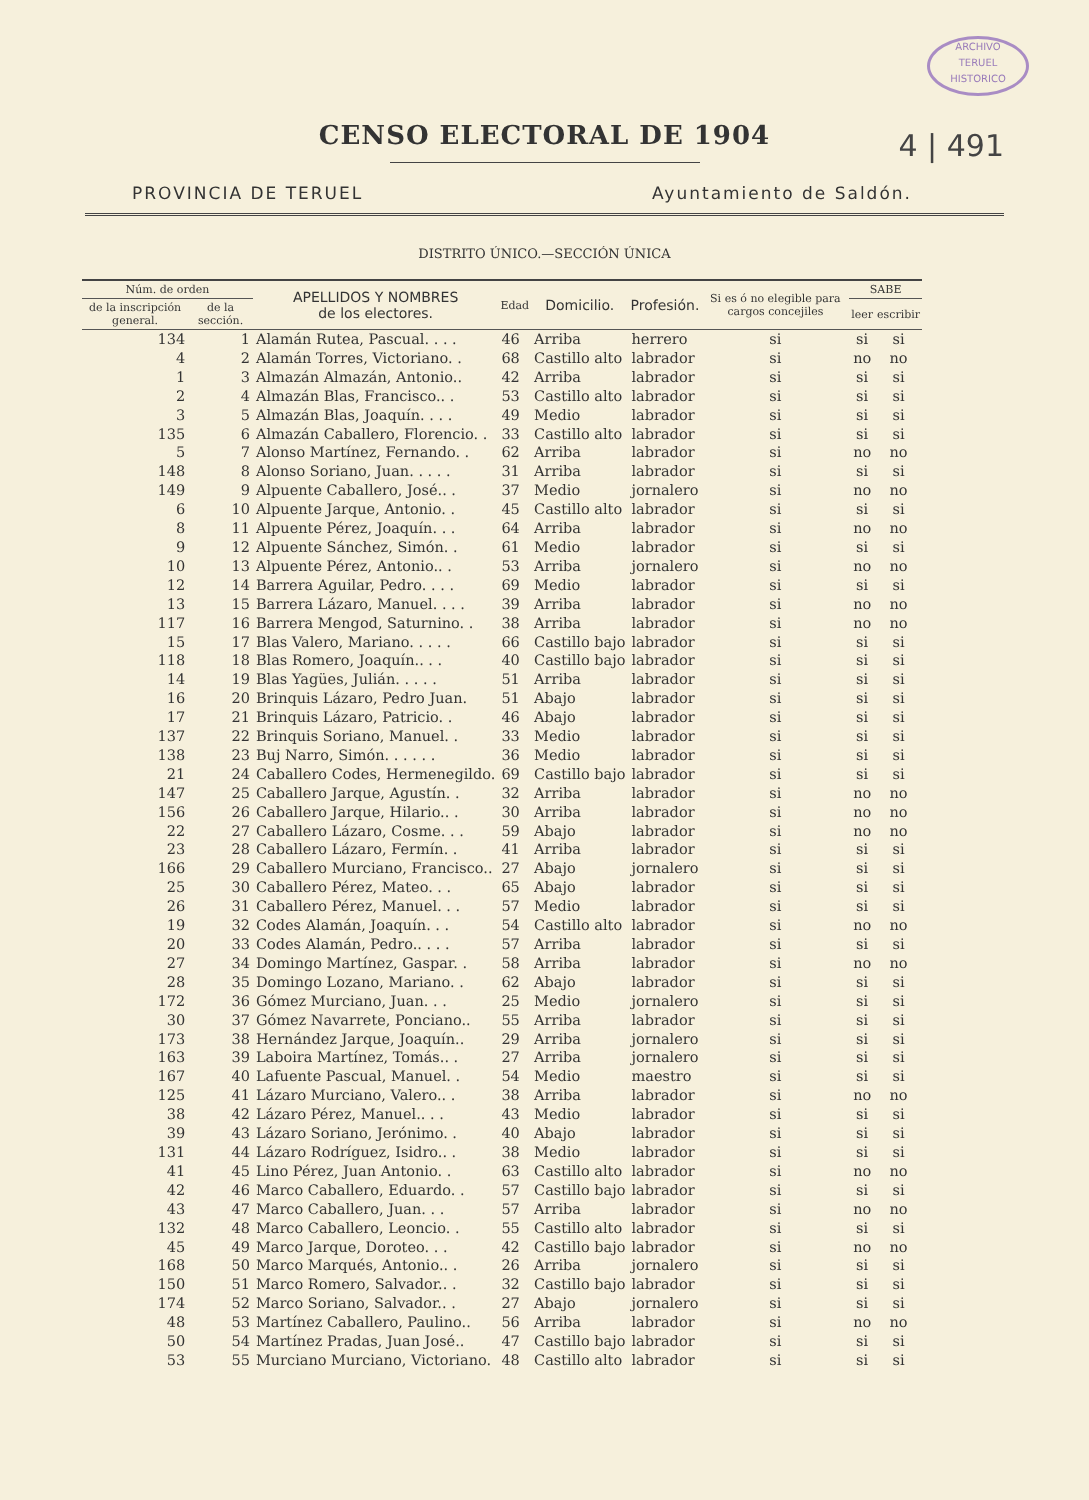ARCHIVO
TERUEL
HISTORICO
CENSO ELECTORAL DE 1904
4 | 491
PROVINCIA DE TERUEL Ayuntamiento de Saldón.
DISTRITO ÚNICO.—SECCIÓN ÚNICA
| Núm. de orden | | APELLIDOS Y NOMBRES de los electores. | Edad | Domicilio. | Profesión. | Si es ó no elegible para cargos concejiles | SABE | |
| --- | --- | --- | --- | --- | --- | --- | --- | --- |
| de la inscripción general. | de la sección. | | | | | | leer | escribir |
| 134 | 1 | Alamán Rutea, Pascual. . . . | 46 | Arriba | herrero | si | si | si |
| 4 | 2 | Alamán Torres, Victoriano. . | 68 | Castillo alto | labrador | si | no | no |
| 1 | 3 | Almazán Almazán, Antonio.. | 42 | Arriba | labrador | si | si | si |
| 2 | 4 | Almazán Blas, Francisco.. . | 53 | Castillo alto | labrador | si | si | si |
| 3 | 5 | Almazán Blas, Joaquín. . . . | 49 | Medio | labrador | si | si | si |
| 135 | 6 | Almazán Caballero, Florencio. . | 33 | Castillo alto | labrador | si | si | si |
| 5 | 7 | Alonso Martínez, Fernando. . | 62 | Arriba | labrador | si | no | no |
| 148 | 8 | Alonso Soriano, Juan. . . . . | 31 | Arriba | labrador | si | si | si |
| 149 | 9 | Alpuente Caballero, José.. . | 37 | Medio | jornalero | si | no | no |
| 6 | 10 | Alpuente Jarque, Antonio. . | 45 | Castillo alto | labrador | si | si | si |
| 8 | 11 | Alpuente Pérez, Joaquín. . . | 64 | Arriba | labrador | si | no | no |
| 9 | 12 | Alpuente Sánchez, Simón. . | 61 | Medio | labrador | si | si | si |
| 10 | 13 | Alpuente Pérez, Antonio.. . | 53 | Arriba | jornalero | si | no | no |
| 12 | 14 | Barrera Aguilar, Pedro. . . . | 69 | Medio | labrador | si | si | si |
| 13 | 15 | Barrera Lázaro, Manuel. . . . | 39 | Arriba | labrador | si | no | no |
| 117 | 16 | Barrera Mengod, Saturnino. . | 38 | Arriba | labrador | si | no | no |
| 15 | 17 | Blas Valero, Mariano. . . . . | 66 | Castillo bajo | labrador | si | si | si |
| 118 | 18 | Blas Romero, Joaquín.. . . | 40 | Castillo bajo | labrador | si | si | si |
| 14 | 19 | Blas Yagües, Julián. . . . . | 51 | Arriba | labrador | si | si | si |
| 16 | 20 | Brinquis Lázaro, Pedro Juan. | 51 | Abajo | labrador | si | si | si |
| 17 | 21 | Brinquis Lázaro, Patricio. . | 46 | Abajo | labrador | si | si | si |
| 137 | 22 | Brinquis Soriano, Manuel. . | 33 | Medio | labrador | si | si | si |
| 138 | 23 | Buj Narro, Simón. . . . . . | 36 | Medio | labrador | si | si | si |
| 21 | 24 | Caballero Codes, Hermenegildo. | 69 | Castillo bajo | labrador | si | si | si |
| 147 | 25 | Caballero Jarque, Agustín. . | 32 | Arriba | labrador | si | no | no |
| 156 | 26 | Caballero Jarque, Hilario.. . | 30 | Arriba | labrador | si | no | no |
| 22 | 27 | Caballero Lázaro, Cosme. . . | 59 | Abajo | labrador | si | no | no |
| 23 | 28 | Caballero Lázaro, Fermín. . | 41 | Arriba | labrador | si | si | si |
| 166 | 29 | Caballero Murciano, Francisco.. | 27 | Abajo | jornalero | si | si | si |
| 25 | 30 | Caballero Pérez, Mateo. . . | 65 | Abajo | labrador | si | si | si |
| 26 | 31 | Caballero Pérez, Manuel. . . | 57 | Medio | labrador | si | si | si |
| 19 | 32 | Codes Alamán, Joaquín. . . | 54 | Castillo alto | labrador | si | no | no |
| 20 | 33 | Codes Alamán, Pedro.. . . . | 57 | Arriba | labrador | si | si | si |
| 27 | 34 | Domingo Martínez, Gaspar. . | 58 | Arriba | labrador | si | no | no |
| 28 | 35 | Domingo Lozano, Mariano. . | 62 | Abajo | labrador | si | si | si |
| 172 | 36 | Gómez Murciano, Juan. . . | 25 | Medio | jornalero | si | si | si |
| 30 | 37 | Gómez Navarrete, Ponciano.. | 55 | Arriba | labrador | si | si | si |
| 173 | 38 | Hernández Jarque, Joaquín.. | 29 | Arriba | jornalero | si | si | si |
| 163 | 39 | Laboira Martínez, Tomás.. . | 27 | Arriba | jornalero | si | si | si |
| 167 | 40 | Lafuente Pascual, Manuel. . | 54 | Medio | maestro | si | si | si |
| 125 | 41 | Lázaro Murciano, Valero.. . | 38 | Arriba | labrador | si | no | no |
| 38 | 42 | Lázaro Pérez, Manuel.. . . | 43 | Medio | labrador | si | si | si |
| 39 | 43 | Lázaro Soriano, Jerónimo. . | 40 | Abajo | labrador | si | si | si |
| 131 | 44 | Lázaro Rodríguez, Isidro.. . | 38 | Medio | labrador | si | si | si |
| 41 | 45 | Lino Pérez, Juan Antonio. . | 63 | Castillo alto | labrador | si | no | no |
| 42 | 46 | Marco Caballero, Eduardo. . | 57 | Castillo bajo | labrador | si | si | si |
| 43 | 47 | Marco Caballero, Juan. . . | 57 | Arriba | labrador | si | no | no |
| 132 | 48 | Marco Caballero, Leoncio. . | 55 | Castillo alto | labrador | si | si | si |
| 45 | 49 | Marco Jarque, Doroteo. . . | 42 | Castillo bajo | labrador | si | no | no |
| 168 | 50 | Marco Marqués, Antonio.. . | 26 | Arriba | jornalero | si | si | si |
| 150 | 51 | Marco Romero, Salvador.. . | 32 | Castillo bajo | labrador | si | si | si |
| 174 | 52 | Marco Soriano, Salvador.. . | 27 | Abajo | jornalero | si | si | si |
| 48 | 53 | Martínez Caballero, Paulino.. | 56 | Arriba | labrador | si | no | no |
| 50 | 54 | Martínez Pradas, Juan José.. | 47 | Castillo bajo | labrador | si | si | si |
| 53 | 55 | Murciano Murciano, Victoriano. | 48 | Castillo alto | labrador | si | si | si |